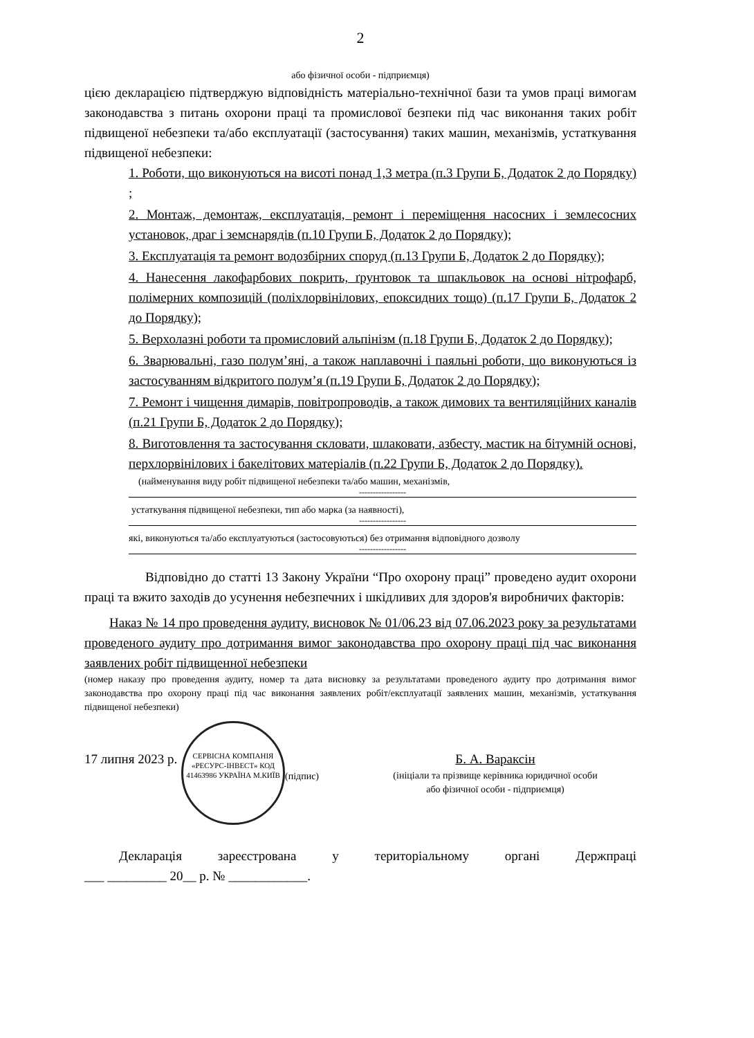2
або фізичної особи - підприємця)
цією декларацією підтверджую відповідність матеріально-технічної бази та умов праці вимогам законодавства з питань охорони праці та промислової безпеки під час виконання таких робіт підвищеної небезпеки та/або експлуатації (застосування) таких машин, механізмів, устаткування підвищеної небезпеки:
1. Роботи, що виконуються на висоті понад 1,3 метра (п.3 Групи Б, Додаток 2 до Порядку) ;
2. Монтаж, демонтаж, експлуатація, ремонт і переміщення насосних і землесосних установок, драг і земснарядів (п.10 Групи Б, Додаток 2 до Порядку);
3. Експлуатація та ремонт водозбірних споруд (п.13 Групи Б, Додаток 2 до Порядку);
4. Нанесення лакофарбових покрить, ґрунтовок та шпакльовок на основі нітрофарб, полімерних композицій (поліхлорвінілових, епоксидних тощо) (п.17 Групи Б, Додаток 2 до Порядку);
5. Верхолазні роботи та промисловий альпінізм (п.18 Групи Б, Додаток 2 до Порядку);
6. Зварювальні, газо полум’яні, а також наплавочні і паяльні роботи, що виконуються із застосуванням відкритого полум’я (п.19 Групи Б, Додаток 2 до Порядку);
7. Ремонт і чищення димарів, повітропроводів, а також димових та вентиляційних каналів (п.21 Групи Б, Додаток 2 до Порядку);
8. Виготовлення та застосування скловати, шлаковати, азбесту, мастик на бітумній основі, перхлорвінілових і бакелітових матеріалів (п.22 Групи Б, Додаток 2 до Порядку).
(найменування виду робіт підвищеної небезпеки та/або машин, механізмів,
-----------------
устаткування підвищеної небезпеки, тип або марка (за наявності),
-----------------
які, виконуються та/або експлуатуються (застосовуються) без отримання відповідного дозволу
-----------------
Відповідно до статті 13 Закону України “Про охорону праці” проведено аудит охорони праці та вжито заходів до усунення небезпечних і шкідливих для здоров'я виробничих факторів:
Наказ № 14 про проведення аудиту, висновок № 01/06.23 від 07.06.2023 року за результатами проведеного аудиту про дотримання вимог законодавства про охорону праці під час виконання заявлених робіт підвищенної небезпеки
(номер наказу про проведення аудиту, номер та дата висновку за результатами проведеного аудиту про дотримання вимог законодавства про охорону праці під час виконання заявлених робіт/експлуатації заявлених машин, механізмів, устаткування підвищеної небезпеки)
17 липня 2023 р.
СЕРВІСНА КОМПАНІЯ «РЕСУРС-ІНВЕСТ» КОД 41463986 УКРАЇНА М.КИЇВ
(підпис)
Б. А. Вараксін
(ініціали та прізвище керівника юридичної особи
або фізичної особи - підприємця)
Декларація зареєстрована у територіальному органі Держпраці
___ _________ 20__ р. № ____________.